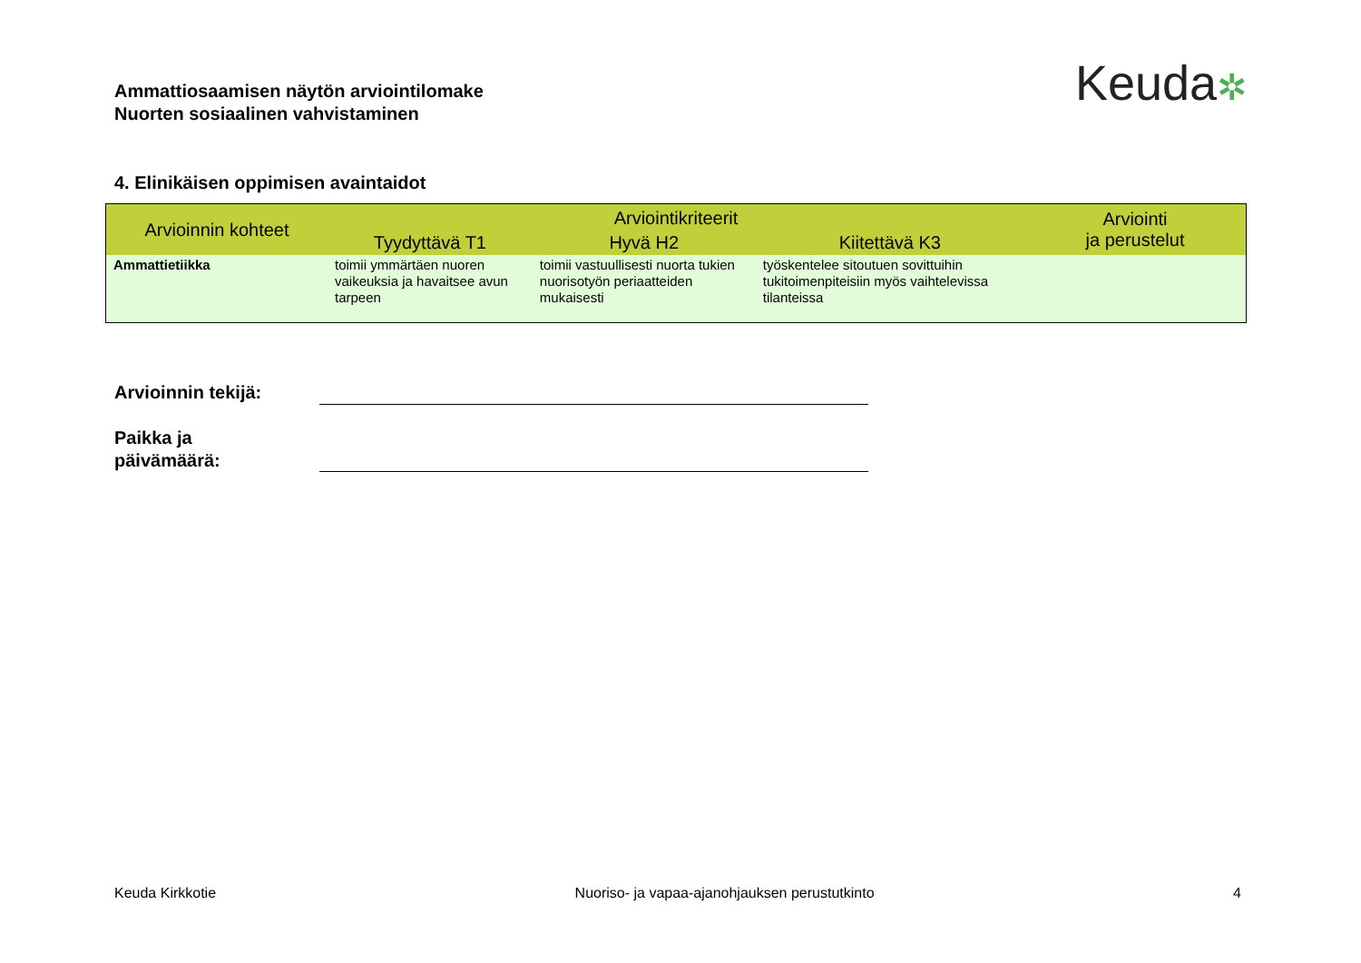Ammattiosaamisen näytön arviointilomake
Nuorten sosiaalinen vahvistaminen
Keuda✲
4. Elinikäisen oppimisen avaintaidot
| Arvioinnin kohteet | Arviointikriteerit | | | Arviointi ja perustelut |
| --- | --- | --- | --- | --- |
| | Tyydyttävä T1 | Hyvä H2 | Kiitettävä K3 | |
| Ammattietiikka | toimii ymmärtäen nuoren vaikeuksia ja havaitsee avun tarpeen | toimii vastuullisesti nuorta tukien nuorisotyön periaatteiden mukaisesti | työskentelee sitoutuen sovittuihin tukitoimenpiteisiin myös vaihtelevissa tilanteissa | |
Arvioinnin tekijä:
Paikka ja
päivämäärä:
Keuda Kirkkotie Nuoriso- ja vapaa-ajanohjauksen perustutkinto 4